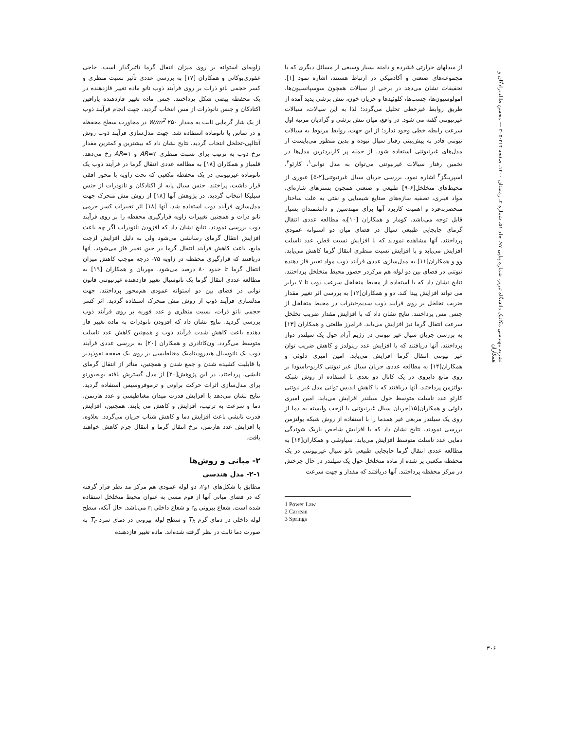نشریه مهندسی مکانیک دانشگاه تبریز، شماره پیاپی ۹۷، جلد ۵۱، شماره ۴، زمستان ۱۴۰۰، صفحه ۳۱۴-۳۰۵ — محسن طالب‌زادگان و همکاران
از مبدلهای حرارتی فشرده و دامنه بسیار وسیعی از مسائل دیگری که با مجموعه‌های صنعتی و آکادمیکی در ارتباط هستند، اشاره نمود [۱]. تحقیقات نشان می‌دهد در برخی از سیالات همچون سوسپانسیون‌ها، امولوسیون‌ها، چسب‌ها، کلوئیدها و جریان خون، تنش برشی پدید آمده از طریق روابط غیرخطی تحلیل می‌گردد؛ لذا به این سیالات، سیالات غیرنیوتنی گفته می شود. در واقع، میان تنش برشی و گرادیان مرتبه اول سرعت رابطه خطی وجود ندارد؛ از این جهت، روابط مربوط به سیالات نیوتنی قادر به پیش‌بینی رفتار سیال نبوده و بدین منظور می‌بایست از مدل‌های غیرنیوتنی استفاده شود. از جمله پر کاربردترین مدل‌ها در تخمین رفتار سیالات غیرنیوتنی می‌توان به مدل توانی<sup>۱</sup>، کارئو<sup>۲</sup>، اسپرینگز<sup>۳</sup> اشاره نمود. بررسی جریان سیال غیرنیوتنی[۲-۵] عبوری از محیط‌های متخلخل[۶-۹] طبیعی و صنعتی همچون بسترهای شاره‌ای، مواد فیبری، تصفیه سازه‌های صنایع شیمیایی و نفتی به علت ساختار منحصربه‌فرد و اهمیت کاربرد آنها برای مهندسین و دانشمندان بسیار قابل توجه می‌باشد. کومار و همکاران [۱۰]به مطالعه عددی انتقال گرمای جابجایی طبیعی سیال در فضای میان دو استوانه عمودی پرداختند. آنها مشاهده نمودند که با افزایش نسبت قطر، عدد ناسلت افزایش می‌یابد و با افزایش نسبت منظری انتقال گرما کاهش می‌یابد. وو و همکاران[۱۱] به مدل‌سازی عددی فرآیند ذوب مواد تغییر فاز دهنده نیوتنی در فضای بین دو لوله هم مرکزدر حضور محیط متخلخل پرداختند. نتایج نشان داد که با استفاده از محیط متخلخل سرعت ذوب تا ۷ برابر می تواند افزایش پیدا کند. دو و همکاران[۱۲] به بررسی اثر تغییر مقدار ضریب تخلخل بر روی فرآیند ذوب سدیم-نیترات در محیط متخلخل از جنس مس پرداختند. نتایج نشان داد که با افزایش مقدار ضریب تخلخل سرعت انتقال گرما نیز افزایش می‌یابد. فرامرز طلعتی و همکاران [۱۳] به بررسی جریان سیال غیر نیوتنی در رژیم آرام حول یک سیلندر دوار پرداختند. آنها دریافتند که با افزایش عدد رینولدز و کاهش ضریب توان غیر نیوتنی انتقال گرما افزایش می‌یابد. امین امیری دلوئی و همکاران[۱۴] به مطالعه عددی جریان سیال غیر نیوتنی کاریو-یاسودا بر روی مانع دایروی در یک کانال دو بعدی با استفاده از روش شبکه بولتزمن پرداختند. آنها دریافتند که با کاهش اندیس توانی مدل غیر نیوتنی کارئو عدد ناسلت متوسط حول سیلندر افزایش می‌یابد. امین امیری دلوئی و همکاران[۱۵]جریان سیال غیرنیوتنی با لزجت وابسته به دما از روی یک سیلتدر مربعی غیر همدما را با استفاده از روش شبکه بولتزمن بررسی نمودند. نتایج نشان داد که با افزایش شاخص باریک شوندگی دمایی عدد ناسلت متوسط افزایش می‌یابد. سیاوشی و همکاران[۱۶] به مطالعه عددی انتقال گرما جابجایی طبیعی نانو سیال غیرنیوتنی در یک محفظه مکعبی پر شده از ماده متخلخل حول یک سیلندر در حال چرخش در مرکز محفظه پرداختند. آنها دریافتند که مقدار و جهت سرعت
1 Power Law
2 Carreau
3 Springs
زاویه‌ای استوانه بر روی میزان انتقال گرما تاثیرگذار است. حاجی غفوری‌بوکانی و همکاران [۱۷] به بررسی عددی تأثیر نسبت منظری و کسر حجمی نانو ذرات بر روی فرآیند ذوب نانو ماده تغییر فازدهنده در یک محفظه بیضی شکل پرداختند. جنس ماده تغییر فازدهنده پارافین اکتادکان و جنس نانوذرات از مس انتخاب گردید. جهت انجام فرآیند ذوب از یک شار گرمایی ثابت به مقدار ۲۵۰ W/m<sup>2</sup> در مجاورت سطح محفظه و در تماس با نانوماده استفاده شد. جهت مدل‌سازی فرآیند ذوب روش آنتالپی-تخلخل انتخاب گردید. نتایج نشان داد که بیشترین و کمترین مقدار نرخ ذوب به ترتیب برای نسبت منظری AR=۲ و AR=۱ رخ می‌دهد. قلمباز و همکاران [۱۸] به مطالعه عددی انتقال گرما در فرآیند ذوب یک نانوماده غیرنیوتنی در یک محفظه مکعبی که تحت زاویه با محور افقی قرار داشت، پراختند. جنس سیال پایه از اکتادکان و نانوذرات از جنس سیلیکا انتخاب گردید. در پژوهش آنها [۱۸] از روش مش متحرک جهت مدل‌سازی فرآیند ذوب استفاده شد. آنها [۱۸] اثر تغییرات کسر جرمی نانو ذرات و همچنین تغییرات زاویه قرارگیری محفظه را بر روی فرآیند ذوب بررسی نمودند. نتایج نشان داد که افزودن نانوذرات اگر چه باعث افزایش انتقال گرمای رسانشی می‌شود ولی به دلیل افزایش لزجت مایع، باعث کاهش فرآیند انتقال گرما در حین تغییر فاز می‌شوند. آنها دریافتند که قرارگیری محفظه در زاویه ۷۵- درجه موجب کاهش میزان انتقال گرما تا حدود ۸۰ درصد می‌شود. مهریان و همکاران [۱۹] به مطالعه عددی انتقال گرما یک نانوسیال تغییر فازدهنده غیرنیوتنی قانون توانی در فضای بین دو استوانه عمودی هم‌محور پرداختند. جهت مدلسازی فرآیند ذوب از روش مش متحرک استفاده گردید. اثر کسر حجمی نانو ذرات، نسبت منظری و عدد فوریه بر روی فرآیند ذوب بررسی گردید. نتایج نشان داد که افزودن نانوذرات به ماده تغییر فاز دهنده باعث کاهش شدت فرآیند ذوب و همچنین کاهش عدد ناسلت متوسط می‌گردد. ون‌کاتادری و همکاران [۲۰] به بررسی عددی فرآیند ذوب یک نانوسیال هیدرودینامیک مغناطیسی بر روی یک صفحه نفوذپذیر با قابلیت کشیده شدن و جمع شدن و همچنین، متأثر از انتقال گرمای تابشی، پرداختند. در این پژوهش[۲۰] از مدل گسترش یافته بونجیورنو برای مدل‌سازی اثرات حرکت براونی و ترموفروسیس استفاده گردید. نتایج نشان می‌دهد با افزایش قدرت میدان مغناطیسی و عدد هارتمن، دما و سرعت به ترتیب، افزایش و کاهش می یابند. همچنین، افزایش قدرت تابشی باعث افزایش دما و کاهش شتاب جریان می‌گردد. بعلاوه، با افزایش عدد هارتمن، نرخ انتقال گرما و انتقال جرم کاهش خواهند یافت.
۲- مبانی و روش‌ها
۲-۱- مدل هندسی
مطابق با شکل‌های ۱و۲، دو لوله عمودی هم مرکز مد نظر قرار گرفته که در فضای میانی آنها از فوم مسی به عنوان محیط متخلخل استفاده شده است. شعاع بیرونی r<sub>o</sub> و شعاع داخلی r<sub>i</sub> می‌باشد. حال آنکه، سطح لوله داخلی در دمای گرم T<sub>h</sub> و سطح لوله بیرونی در دمای سرد T<sub>c</sub> به صورت دما ثابت در نظر گرفته شده‌اند. ماده تغییر فازدهنده
۳۰۶